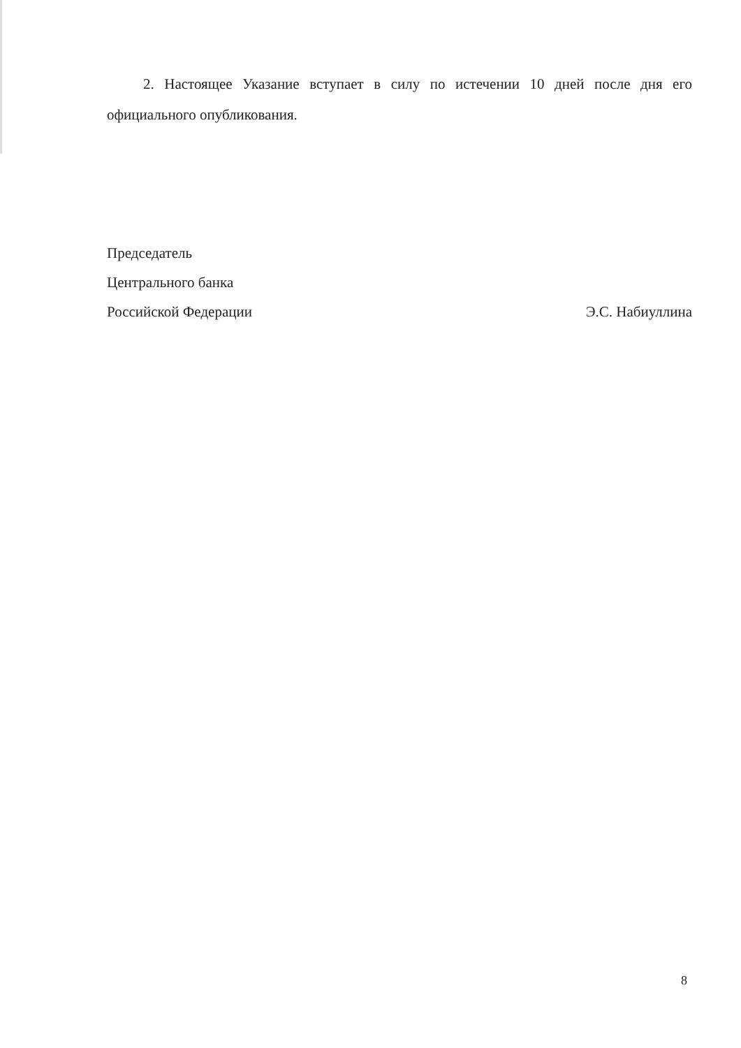2. Настоящее Указание вступает в силу по истечении 10 дней после дня его официального опубликования.
Председатель
Центрального банка
Российской Федерации Э.С. Набиуллина
8